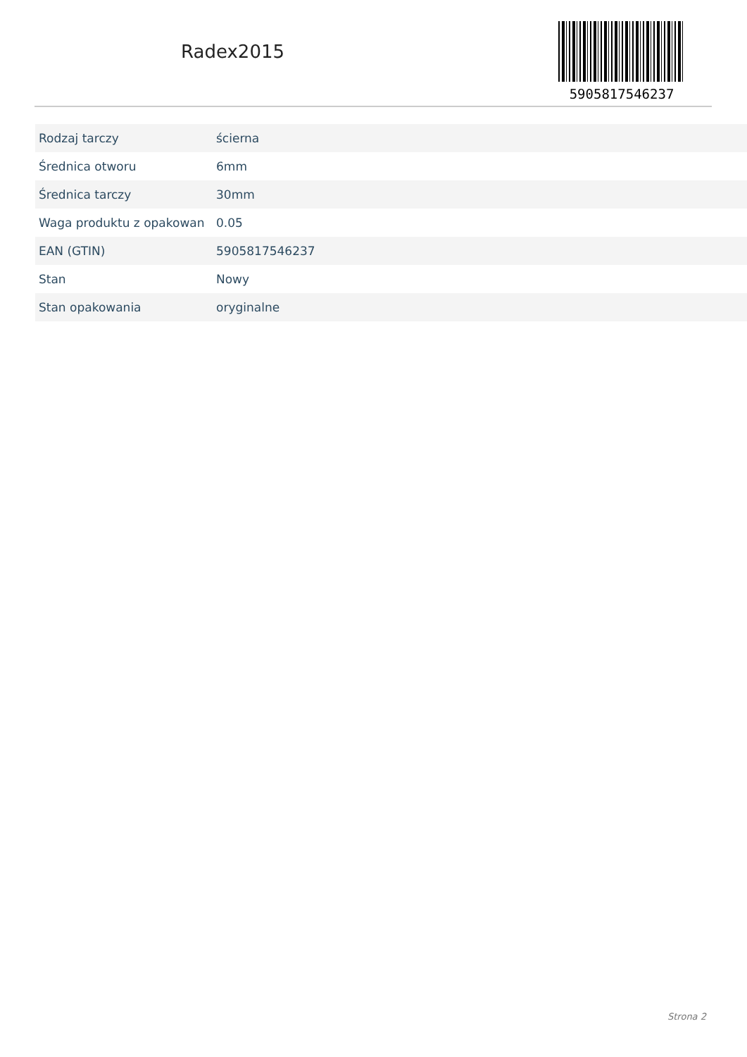Radex2015
5905817546237
| Rodzaj tarczy | ścierna |
| Średnica otworu | 6mm |
| Średnica tarczy | 30mm |
| Waga produktu z opakowan | 0.05 |
| EAN (GTIN) | 5905817546237 |
| Stan | Nowy |
| Stan opakowania | oryginalne |
Strona 2